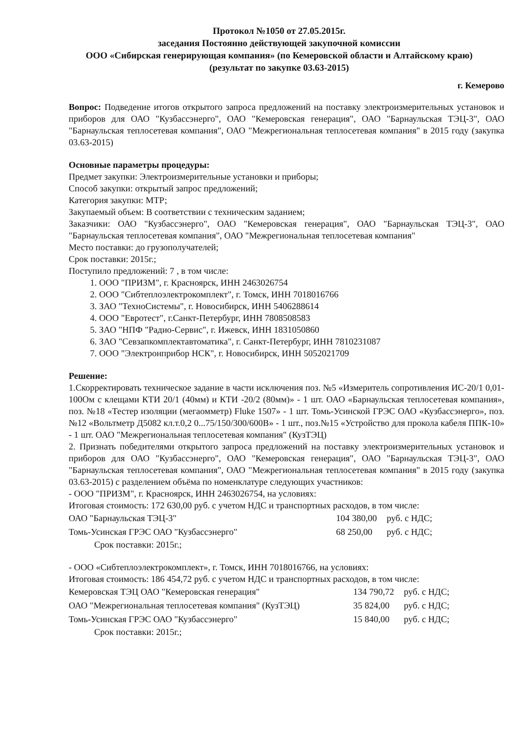Протокол №1050 от 27.05.2015г.
заседания Постоянно действующей закупочной комиссии
ООО «Сибирская генерирующая компания» (по Кемеровской области и Алтайскому краю)
(результат по закупке 03.63-2015)
г. Кемерово
Вопрос: Подведение итогов открытого запроса предложений на поставку электроизмерительных установок и приборов для ОАО "Кузбассэнерго", ОАО "Кемеровская генерация", ОАО "Барнаульская ТЭЦ-3", ОАО "Барнаульская теплосетевая компания", ОАО "Межрегиональная теплосетевая компания" в 2015 году (закупка 03.63-2015)
Основные параметры процедуры:
Предмет закупки: Электроизмерительные установки и приборы;
Способ закупки: открытый запрос предложений;
Категория закупки: МТР;
Закупаемый объем: В соответствии с техническим заданием;
Заказчики: ОАО "Кузбассэнерго", ОАО "Кемеровская генерация", ОАО "Барнаульская ТЭЦ-3", ОАО "Барнаульская теплосетевая компания", ОАО "Межрегиональная теплосетевая компания"
Место поставки: до грузополучателей;
Срок поставки: 2015г.;
Поступило предложений: 7 , в том числе:
1. ООО "ПРИЗМ", г. Красноярск, ИНН 2463026754
2. ООО "Сибтеплоэлектрокомплект", г. Томск, ИНН 7018016766
3. ЗАО "ТехноСистемы", г. Новосибирск, ИНН 5406288614
4. ООО "Евротест", г.Санкт-Петербург, ИНН 7808508583
5. ЗАО "НПФ "Радио-Сервис", г. Ижевск, ИНН 1831050860
6. ЗАО "Севзапкомплектавтоматика", г. Санкт-Петербург, ИНН 7810231087
7. ООО "Электронприбор НСК", г. Новосибирск, ИНН 5052021709
Решение:
1.Скорректировать техническое задание в части исключения поз. №5 «Измеритель сопротивления ИС-20/1 0,01-100Ом с клещами КТИ 20/1 (40мм) и КТИ -20/2 (80мм)» - 1 шт. ОАО «Барнаульская теплосетевая компания», поз. №18 «Тестер изоляции (мегаомметр) Fluke 1507» - 1 шт. Томь-Усинской ГРЭС ОАО «Кузбассэнерго», поз. №12 «Вольтметр Д5082 кл.т.0,2 0...75/150/300/600В» - 1 шт., поз.№15 «Устройство для прокола кабеля ППК-10» - 1 шт. ОАО "Межрегиональная теплосетевая компания" (КузТЭЦ)
2. Признать победителями открытого запроса предложений на поставку электроизмерительных установок и приборов для ОАО "Кузбассэнерго", ОАО "Кемеровская генерация", ОАО "Барнаульская ТЭЦ-3", ОАО "Барнаульская теплосетевая компания", ОАО "Межрегиональная теплосетевая компания" в 2015 году (закупка 03.63-2015) с разделением объёма по номенклатуре следующих участников:
- ООО "ПРИЗМ", г. Красноярск, ИНН 2463026754, на условиях:
Итоговая стоимость: 172 630,00 руб. с учетом НДС и транспортных расходов, в том числе:
| ОАО "Барнаульская ТЭЦ-3" | 104 380,00 | руб. с НДС; |
| Томь-Усинская ГРЭС ОАО "Кузбассэнерго" | 68 250,00 | руб. с НДС; |
Срок поставки: 2015г.;
- ООО «Сибтеплоэлектрокомплект», г. Томск, ИНН 7018016766, на условиях:
Итоговая стоимость: 186 454,72 руб. с учетом НДС и транспортных расходов, в том числе:
| Кемеровская ТЭЦ ОАО "Кемеровская генерация" | 134 790,72 | руб. с НДС; |
| ОАО "Межрегиональная теплосетевая компания" (КузТЭЦ) | 35 824,00 | руб. с НДС; |
| Томь-Усинская ГРЭС ОАО "Кузбассэнерго" | 15 840,00 | руб. с НДС; |
Срок поставки: 2015г.;